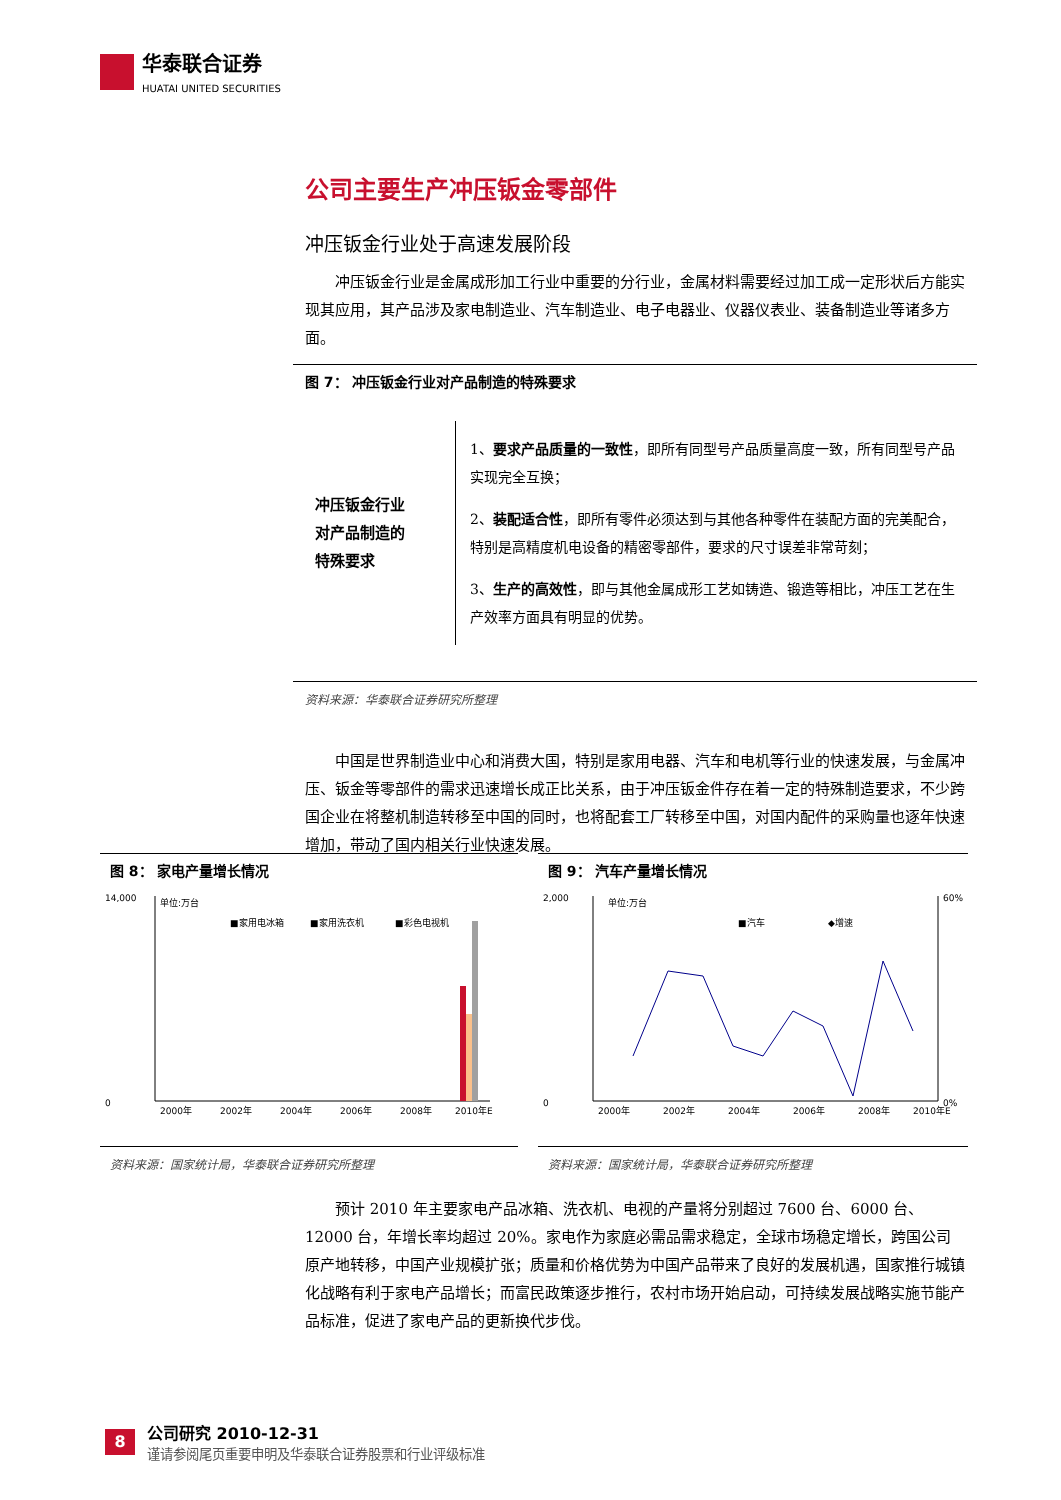华泰联合证券
HUATAI UNITED SECURITIES
公司主要生产冲压钣金零部件
冲压钣金行业处于高速发展阶段
冲压钣金行业是金属成形加工行业中重要的分行业，金属材料需要经过加工成一定形状后方能实现其应用，其产品涉及家电制造业、汽车制造业、电子电器业、仪器仪表业、装备制造业等诸多方面。
图 7： 冲压钣金行业对产品制造的特殊要求
冲压钣金行业
对产品制造的
特殊要求
1、要求产品质量的一致性，即所有同型号产品质量高度一致，所有同型号产品实现完全互换；
2、装配适合性，即所有零件必须达到与其他各种零件在装配方面的完美配合，特别是高精度机电设备的精密零部件，要求的尺寸误差非常苛刻；
3、生产的高效性，即与其他金属成形工艺如铸造、锻造等相比，冲压工艺在生产效率方面具有明显的优势。
资料来源：华泰联合证券研究所整理
中国是世界制造业中心和消费大国，特别是家用电器、汽车和电机等行业的快速发展，与金属冲压、钣金等零部件的需求迅速增长成正比关系，由于冲压钣金件存在着一定的特殊制造要求，不少跨国企业在将整机制造转移至中国的同时，也将配套工厂转移至中国，对国内配件的采购量也逐年快速增加，带动了国内相关行业快速发展。
图 8： 家电产量增长情况
单位:万台
■家用电冰箱
■家用洗衣机
■彩色电视机
14,000
0
2000年
2002年
2004年
2006年
2008年
2010年E
资料来源：国家统计局，华泰联合证券研究所整理
图 9： 汽车产量增长情况
单位:万台
■汽车
◆增速
2,000
0
60%
0%
2000年
2002年
2004年
2006年
2008年
2010年E
资料来源：国家统计局，华泰联合证券研究所整理
预计 2010 年主要家电产品冰箱、洗衣机、电视的产量将分别超过 7600 台、6000 台、12000 台，年增长率均超过 20%。家电作为家庭必需品需求稳定，全球市场稳定增长，跨国公司原产地转移，中国产业规模扩张；质量和价格优势为中国产品带来了良好的发展机遇，国家推行城镇化战略有利于家电产品增长；而富民政策逐步推行，农村市场开始启动，可持续发展战略实施节能产品标准，促进了家电产品的更新换代步伐。
8
公司研究 2010-12-31
谨请参阅尾页重要申明及华泰联合证券股票和行业评级标准